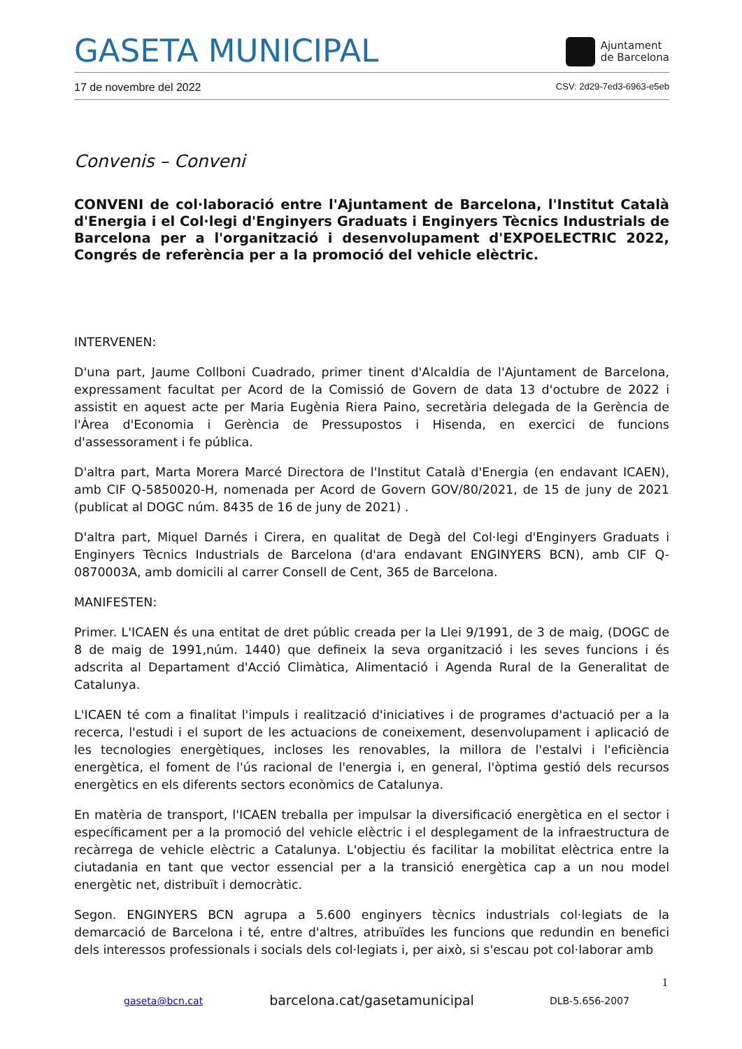GASETA MUNICIPAL
Ajuntament
de Barcelona
17 de novembre del 2022 CSV: 2d29-7ed3-6963-e5eb
Convenis – Conveni
CONVENI de col·laboració entre l'Ajuntament de Barcelona, l'Institut Català d'Energia i el Col·legi d'Enginyers Graduats i Enginyers Tècnics Industrials de Barcelona per a l'organització i desenvolupament d'EXPOELECTRIC 2022, Congrés de referència per a la promoció del vehicle elèctric.
INTERVENEN:
D'una part, Jaume Collboni Cuadrado, primer tinent d'Alcaldia de l'Ajuntament de Barcelona, expressament facultat per Acord de la Comissió de Govern de data 13 d'octubre de 2022 i assistit en aquest acte per Maria Eugènia Riera Paino, secretària delegada de la Gerència de l'Àrea d'Economia i Gerència de Pressupostos i Hisenda, en exercici de funcions d'assessorament i fe pública.
D'altra part, Marta Morera Marcé Directora de l'Institut Català d'Energia (en endavant ICAEN), amb CIF Q-5850020-H, nomenada per Acord de Govern GOV/80/2021, de 15 de juny de 2021 (publicat al DOGC núm. 8435 de 16 de juny de 2021) .
D'altra part, Miquel Darnés i Cirera, en qualitat de Degà del Col·legi d'Enginyers Graduats i Enginyers Tècnics Industrials de Barcelona (d'ara endavant ENGINYERS BCN), amb CIF Q-0870003A, amb domicili al carrer Consell de Cent, 365 de Barcelona.
MANIFESTEN:
Primer. L'ICAEN és una entitat de dret públic creada per la Llei 9/1991, de 3 de maig, (DOGC de 8 de maig de 1991,núm. 1440) que defineix la seva organització i les seves funcions i és adscrita al Departament d'Acció Climàtica, Alimentació i Agenda Rural de la Generalitat de Catalunya.
L'ICAEN té com a finalitat l'impuls i realització d'iniciatives i de programes d'actuació per a la recerca, l'estudi i el suport de les actuacions de coneixement, desenvolupament i aplicació de les tecnologies energètiques, incloses les renovables, la millora de l'estalvi i l'eficiència energètica, el foment de l'ús racional de l'energia i, en general, l'òptima gestió dels recursos energètics en els diferents sectors econòmics de Catalunya.
En matèria de transport, l'ICAEN treballa per impulsar la diversificació energètica en el sector i específicament per a la promoció del vehicle elèctric i el desplegament de la infraestructura de recàrrega de vehicle elèctric a Catalunya. L'objectiu és facilitar la mobilitat elèctrica entre la ciutadania en tant que vector essencial per a la transició energètica cap a un nou model energètic net, distribuït i democràtic.
Segon. ENGINYERS BCN agrupa a 5.600 enginyers tècnics industrials col·legiats de la demarcació de Barcelona i té, entre d'altres, atribuïdes les funcions que redundin en benefici dels interessos professionals i socials dels col·legiats i, per això, si s'escau pot col·laborar amb
1
gaseta@bcn.cat barcelona.cat/gasetamunicipal DLB-5.656-2007